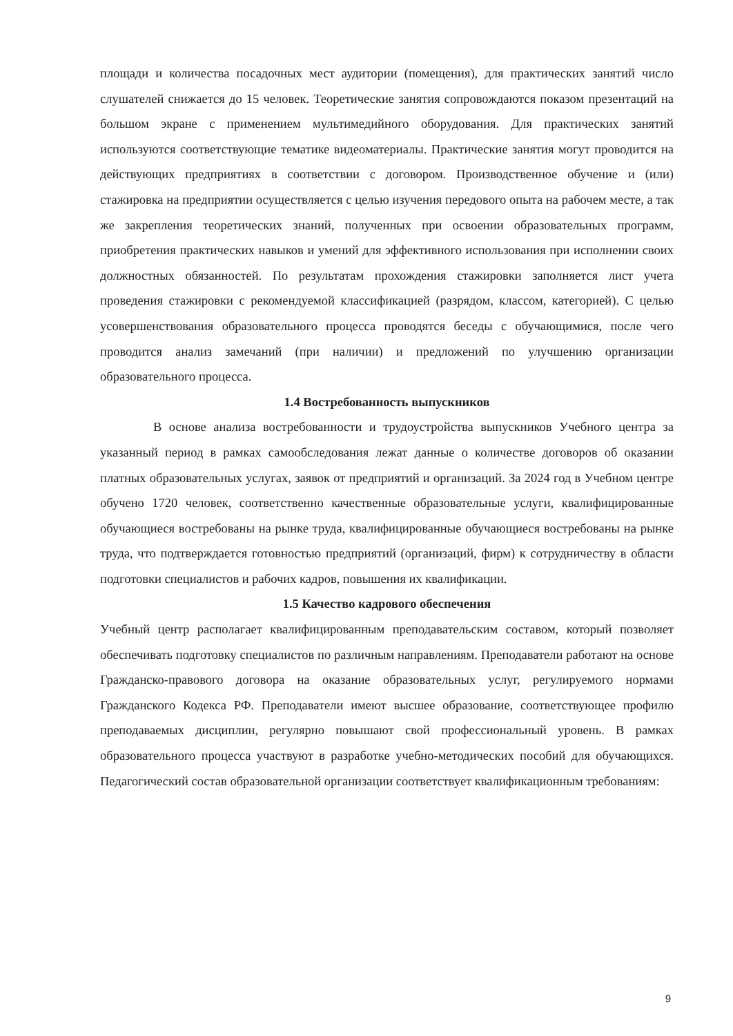площади и количества посадочных мест аудитории (помещения), для практических занятий число слушателей снижается до 15 человек. Теоретические занятия сопровождаются показом презентаций на большом экране с применением мультимедийного оборудования. Для практических занятий используются соответствующие тематике видеоматериалы. Практические занятия могут проводится на действующих предприятиях в соответствии с договором. Производственное обучение и (или) стажировка на предприятии осуществляется с целью изучения передового опыта на рабочем месте, а так же закрепления теоретических знаний, полученных при освоении образовательных программ, приобретения практических навыков и умений для эффективного использования при исполнении своих должностных обязанностей. По результатам прохождения стажировки заполняется лист учета проведения стажировки с рекомендуемой классификацией (разрядом, классом, категорией). С целью усовершенствования образовательного процесса проводятся беседы с обучающимися, после чего проводится анализ замечаний (при наличии) и предложений по улучшению организации образовательного процесса.
1.4 Востребованность выпускников
В основе анализа востребованности и трудоустройства выпускников Учебного центра за указанный период в рамках самообследования лежат данные о количестве договоров об оказании платных образовательных услугах, заявок от предприятий и организаций. За 2024 год в Учебном центре обучено 1720 человек, соответственно качественные образовательные услуги, квалифицированные обучающиеся востребованы на рынке труда, квалифицированные обучающиеся востребованы на рынке труда, что подтверждается готовностью предприятий (организаций, фирм) к сотрудничеству в области подготовки специалистов и рабочих кадров, повышения их квалификации.
1.5 Качество кадрового обеспечения
Учебный центр располагает квалифицированным преподавательским составом, который позволяет обеспечивать подготовку специалистов по различным направлениям. Преподаватели работают на основе Гражданско-правового договора на оказание образовательных услуг, регулируемого нормами Гражданского Кодекса РФ. Преподаватели имеют высшее образование, соответствующее профилю преподаваемых дисциплин, регулярно повышают свой профессиональный уровень. В рамках образовательного процесса участвуют в разработке учебно-методических пособий для обучающихся. Педагогический состав образовательной организации соответствует квалификационным требованиям:
9